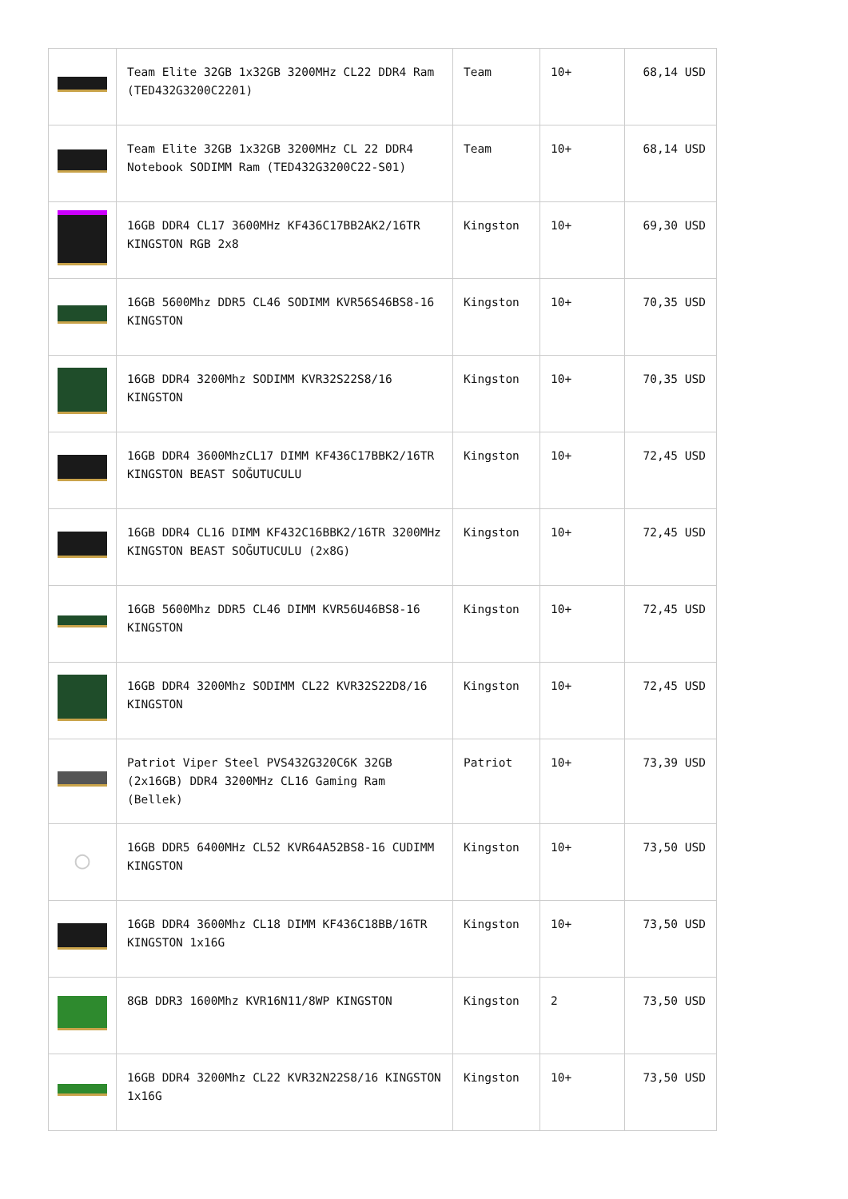| | Team Elite 32GB 1x32GB 3200MHz CL22 DDR4 Ram (TED432G3200C2201) | Team | 10+ | 68,14 USD |
| | Team Elite 32GB 1x32GB 3200MHz CL 22 DDR4 Notebook SODIMM Ram (TED432G3200C22-S01) | Team | 10+ | 68,14 USD |
| | 16GB DDR4 CL17 3600MHz KF436C17BB2AK2/16TR KINGSTON RGB 2x8 | Kingston | 10+ | 69,30 USD |
| | 16GB 5600Mhz DDR5 CL46 SODIMM KVR56S46BS8-16 KINGSTON | Kingston | 10+ | 70,35 USD |
| | 16GB DDR4 3200Mhz SODIMM KVR32S22S8/16 KINGSTON | Kingston | 10+ | 70,35 USD |
| | 16GB DDR4 3600MhzCL17 DIMM KF436C17BBK2/16TR KINGSTON BEAST SOĞUTUCULU | Kingston | 10+ | 72,45 USD |
| | 16GB DDR4 CL16 DIMM KF432C16BBK2/16TR 3200MHz KINGSTON BEAST SOĞUTUCULU (2x8G) | Kingston | 10+ | 72,45 USD |
| | 16GB 5600Mhz DDR5 CL46 DIMM KVR56U46BS8-16 KINGSTON | Kingston | 10+ | 72,45 USD |
| | 16GB DDR4 3200Mhz SODIMM CL22 KVR32S22D8/16 KINGSTON | Kingston | 10+ | 72,45 USD |
| | Patriot Viper Steel PVS432G320C6K 32GB (2x16GB) DDR4 3200MHz CL16 Gaming Ram (Bellek) | Patriot | 10+ | 73,39 USD |
| ◯ | 16GB DDR5 6400MHz CL52 KVR64A52BS8-16 CUDIMM KINGSTON | Kingston | 10+ | 73,50 USD |
| | 16GB DDR4 3600Mhz CL18 DIMM KF436C18BB/16TR KINGSTON 1x16G | Kingston | 10+ | 73,50 USD |
| | 8GB DDR3 1600Mhz KVR16N11/8WP KINGSTON | Kingston | 2 | 73,50 USD |
| | 16GB DDR4 3200Mhz CL22 KVR32N22S8/16 KINGSTON 1x16G | Kingston | 10+ | 73,50 USD |